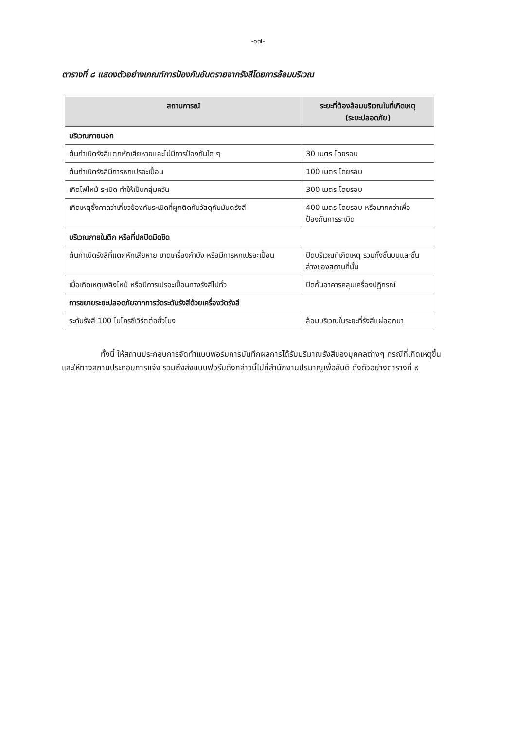-๑๗-
ตารางที่ ๘ แสดงตัวอย่างเกณฑ์การป้องกันอันตรายจากรังสีโดยการล้อมบริเวณ
| สถานการณ์ | ระยะที่ต้องล้อมบริเวณในที่เกิดเหตุ (ระยะปลอดภัย) |
| --- | --- |
| บริเวณภายนอก | |
| ต้นกำเนิดรังสีแตกหักเสียหายและไม่มีการป้องกันใด ๆ | 30 เมตร โดยรอบ |
| ต้นกำเนิดรังสีมีการหกเปรอะเปื้อน | 100 เมตร โดยรอบ |
| เกิดไฟไหม้ ระเบิด ทำให้เป็นกลุ่มควัน | 300 เมตร โดยรอบ |
| เกิดเหตุซึ่งคาดว่าเกี่ยวข้องกับระเบิดที่ผูกติดกับวัสดุกัมมันตรังสี | 400 เมตร โดยรอบ หรือมากกว่าเพื่อป้องกันการระเบิด |
| บริเวณภายในตึก หรือที่ปกปิดมิดชิด | |
| ต้นกำเนิดรังสีที่แตกหักเสียหาย ขาดเครื่องกำบัง หรือมีการหกเปรอะเปื้อน | ปิดบริเวณที่เกิดเหตุ รวมทั้งชั้นบนและชั้นล่างของสถานที่นั้น |
| เมื่อเกิดเหตุเพลิงไหม้ หรือมีการเปรอะเปื้อนทางรังสีไปทั่ว | ปิดกั้นอาคารคลุมเครื่องปฏิกรณ์ |
| การขยายระยะปลอดภัยจากการวัดระดับรังสีด้วยเครื่องวัดรังสี | |
| ระดับรังสี 100 ไมโครซีเวิร์ตต่อชั่วโมง | ล้อมบริเวณในระยะที่รังสีแผ่ออกมา |
ทั้งนี้ ให้สถานประกอบการจัดทำแบบฟอร์มการบันทึกผลการได้รับปริมาณรังสีของบุคคลต่างๆ กรณีที่เกิดเหตุขึ้น และให้ทางสถานประกอบการแจ้ง รวมถึงส่งแบบฟอร์มดังกล่าวนี้ไปที่สำนักงานปรมาณูเพื่อสันติ ดังตัวอย่างตารางที่ ๙